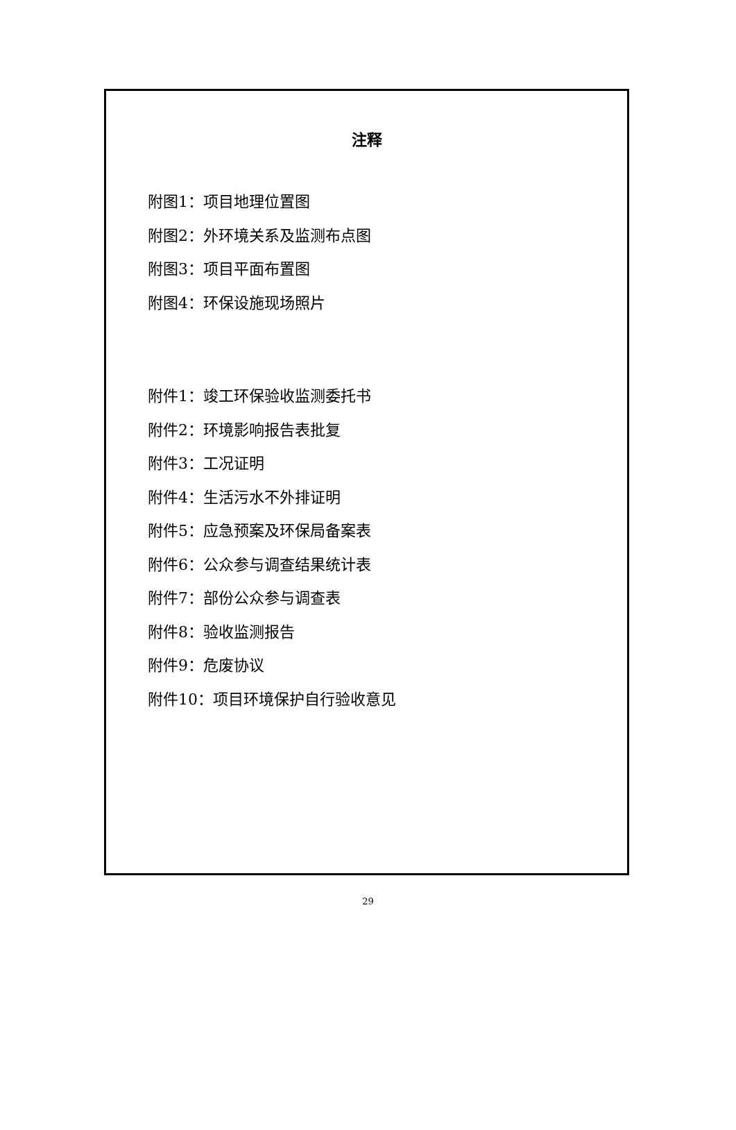注释
附图1：项目地理位置图
附图2：外环境关系及监测布点图
附图3：项目平面布置图
附图4：环保设施现场照片
附件1：竣工环保验收监测委托书
附件2：环境影响报告表批复
附件3：工况证明
附件4：生活污水不外排证明
附件5：应急预案及环保局备案表
附件6：公众参与调查结果统计表
附件7：部份公众参与调查表
附件8：验收监测报告
附件9：危废协议
附件10：项目环境保护自行验收意见
29